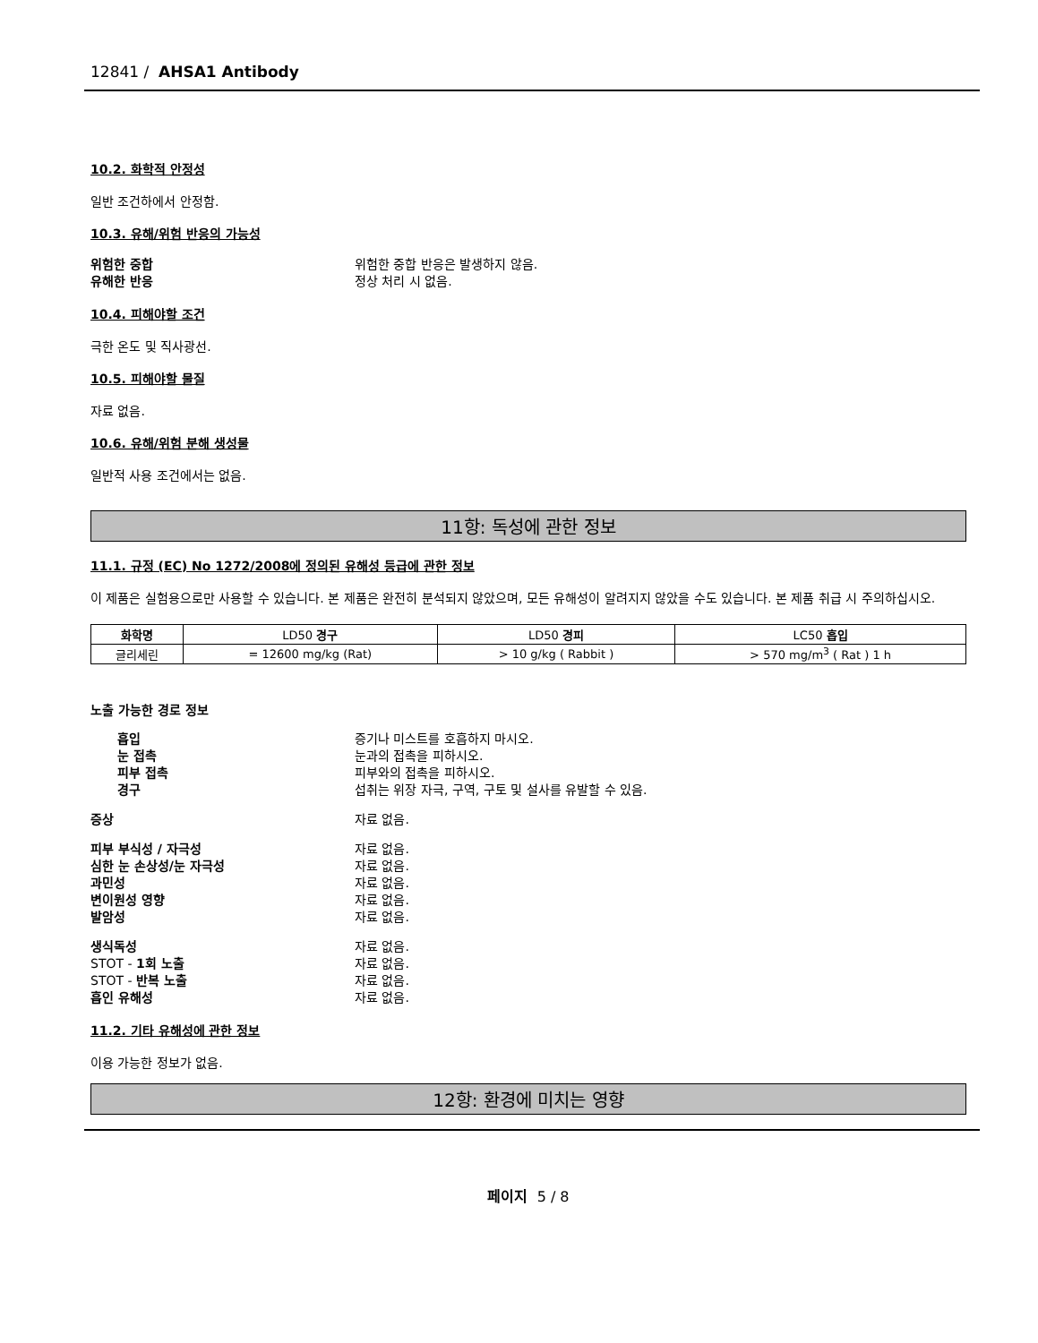12841 / AHSA1 Antibody
10.2. 화학적 안정성
일반 조건하에서 안정함.
10.3. 유해/위험 반응의 가능성
위험한 중합 위험한 중합 반응은 발생하지 않음. 유해한 반응 정상 처리 시 없음.
10.4. 피해야할 조건
극한 온도 및 직사광선.
10.5. 피해야할 물질
자료 없음.
10.6. 유해/위험 분해 생성물
일반적 사용 조건에서는 없음.
11항: 독성에 관한 정보
11.1. 규정 (EC) No 1272/2008에 정의된 유해성 등급에 관한 정보
이 제품은 실험용으로만 사용할 수 있습니다. 본 제품은 완전히 분석되지 않았으며, 모든 유해성이 알려지지 않았을 수도 있습니다. 본 제품 취급 시 주의하십시오.
| 화학명 | LD50 경구 | LD50 경피 | LC50 흡입 |
| --- | --- | --- | --- |
| 글리세린 | = 12600 mg/kg (Rat) | > 10 g/kg ( Rabbit ) | > 570 mg/m<sup>3</sup> ( Rat ) 1 h |
노출 가능한 경로 정보
흡입 증기나 미스트를 호흡하지 마시오. 눈 접촉 눈과의 접촉을 피하시오. 피부 접촉 피부와의 접촉을 피하시오. 경구 섭취는 위장 자극, 구역, 구토 및 설사를 유발할 수 있음.
증상 자료 없음.
피부 부식성 / 자극성 자료 없음. 심한 눈 손상성/눈 자극성 자료 없음. 과민성 자료 없음. 변이원성 영향 자료 없음. 발암성 자료 없음.
생식독성 자료 없음. STOT - 1회 노출 자료 없음. STOT - 반복 노출 자료 없음. 흡인 유해성 자료 없음.
11.2. 기타 유해성에 관한 정보
이용 가능한 정보가 없음.
12항: 환경에 미치는 영향
페이지 5 / 8